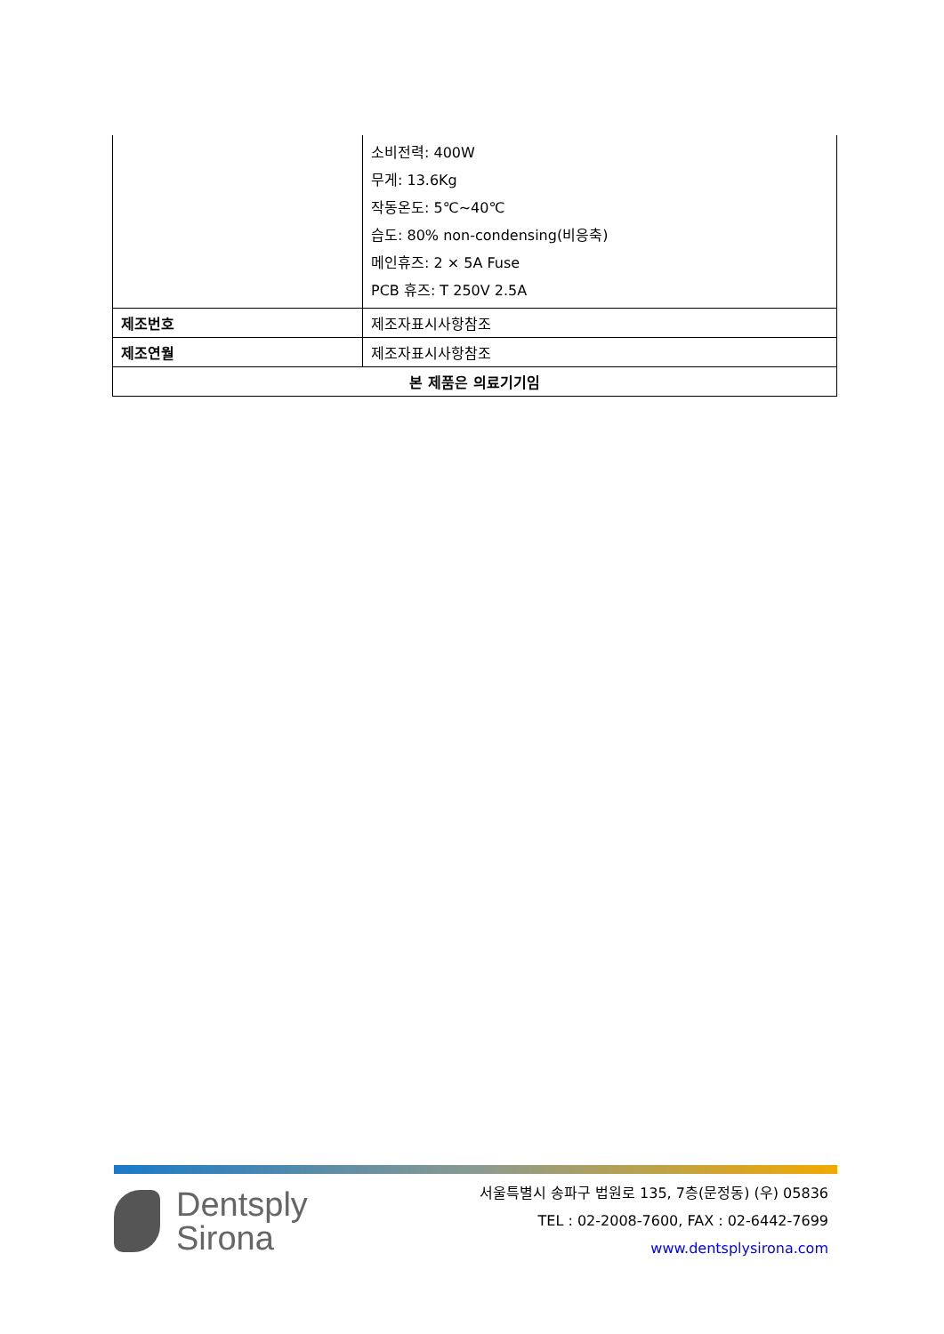| | 소비전력: 400W 무게: 13.6Kg 작동온도: 5℃~40℃ 습도: 80% non-condensing(비응축) 메인휴즈: 2 × 5A Fuse PCB 휴즈: T 250V 2.5A |
| 제조번호 | 제조자표시사항참조 |
| 제조연월 | 제조자표시사항참조 |
| 본 제품은 의료기기임 | |
Dentsply
Sirona
서울특별시 송파구 법원로 135, 7층(문정동) (우) 05836
TEL : 02-2008-7600, FAX : 02-6442-7699
www.dentsplysirona.com